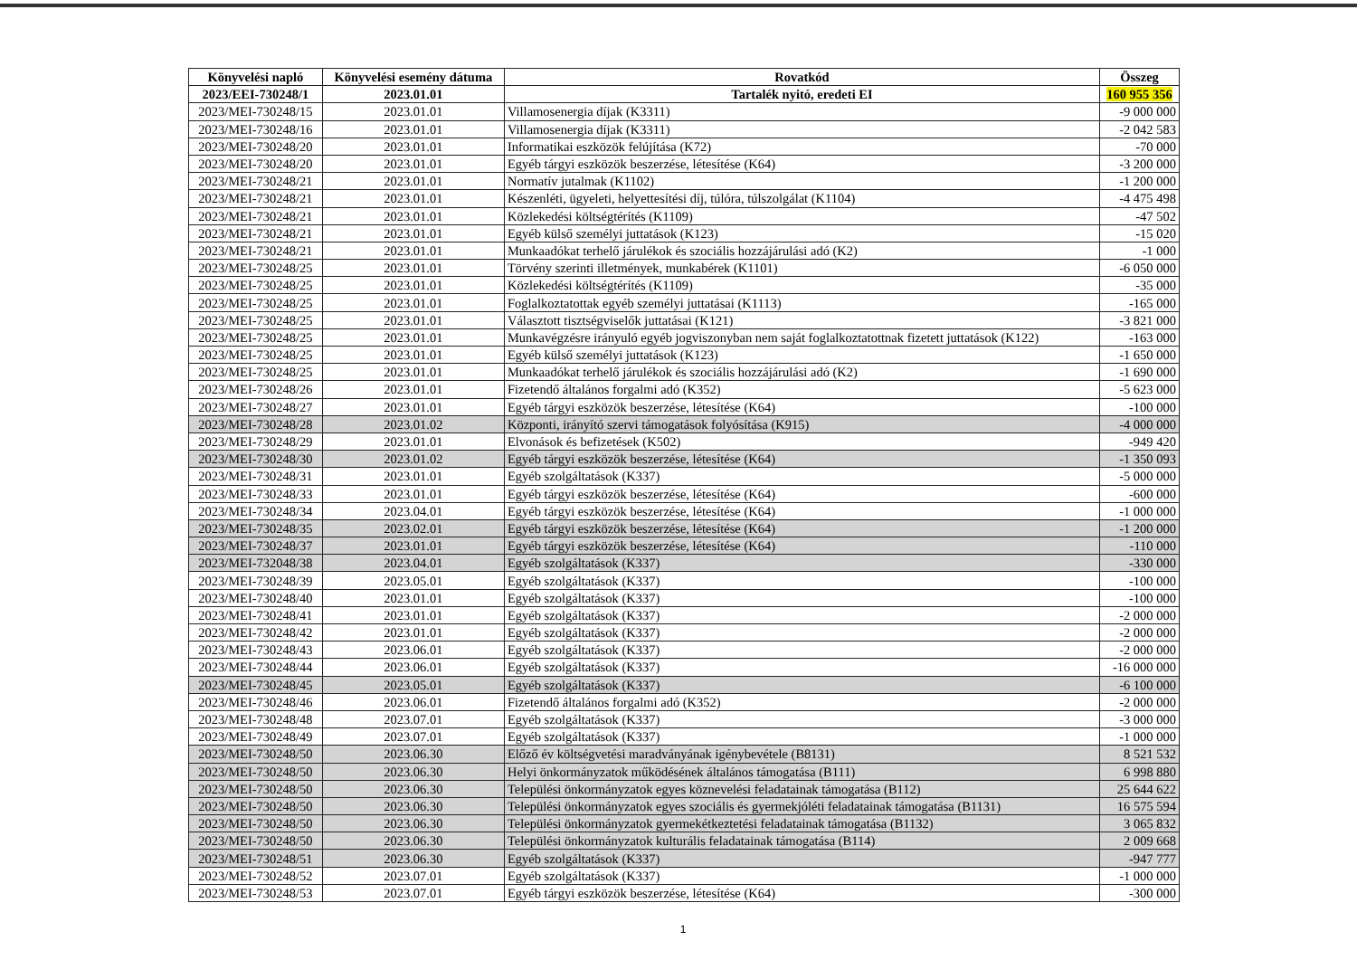| Könyvelési napló | Könyvelési esemény dátuma | Rovatkód | Összeg |
| --- | --- | --- | --- |
| 2023/EEI-730248/1 | 2023.01.01 | Tartalék nyitó, eredeti EI | 160 955 356 |
| 2023/MEI-730248/15 | 2023.01.01 | Villamosenergia díjak (K3311) | -9 000 000 |
| 2023/MEI-730248/16 | 2023.01.01 | Villamosenergia díjak (K3311) | -2 042 583 |
| 2023/MEI-730248/20 | 2023.01.01 | Informatikai eszközök felújítása (K72) | -70 000 |
| 2023/MEI-730248/20 | 2023.01.01 | Egyéb tárgyi eszközök beszerzése, létesítése (K64) | -3 200 000 |
| 2023/MEI-730248/21 | 2023.01.01 | Normatív jutalmak (K1102) | -1 200 000 |
| 2023/MEI-730248/21 | 2023.01.01 | Készenléti, ügyeleti, helyettesítési díj, túlóra, túlszolgálat (K1104) | -4 475 498 |
| 2023/MEI-730248/21 | 2023.01.01 | Közlekedési költségtérítés (K1109) | -47 502 |
| 2023/MEI-730248/21 | 2023.01.01 | Egyéb külső személyi juttatások (K123) | -15 020 |
| 2023/MEI-730248/21 | 2023.01.01 | Munkaadókat terhelő járulékok és szociális hozzájárulási adó (K2) | -1 000 |
| 2023/MEI-730248/25 | 2023.01.01 | Törvény szerinti illetmények, munkabérek (K1101) | -6 050 000 |
| 2023/MEI-730248/25 | 2023.01.01 | Közlekedési költségtérítés (K1109) | -35 000 |
| 2023/MEI-730248/25 | 2023.01.01 | Foglalkoztatottak egyéb személyi juttatásai (K1113) | -165 000 |
| 2023/MEI-730248/25 | 2023.01.01 | Választott tisztségviselők juttatásai (K121) | -3 821 000 |
| 2023/MEI-730248/25 | 2023.01.01 | Munkavégzésre irányuló egyéb jogviszonyban nem saját foglalkoztatottnak fizetett juttatások (K122) | -163 000 |
| 2023/MEI-730248/25 | 2023.01.01 | Egyéb külső személyi juttatások (K123) | -1 650 000 |
| 2023/MEI-730248/25 | 2023.01.01 | Munkaadókat terhelő járulékok és szociális hozzájárulási adó (K2) | -1 690 000 |
| 2023/MEI-730248/26 | 2023.01.01 | Fizetendő általános forgalmi adó (K352) | -5 623 000 |
| 2023/MEI-730248/27 | 2023.01.01 | Egyéb tárgyi eszközök beszerzése, létesítése (K64) | -100 000 |
| 2023/MEI-730248/28 | 2023.01.02 | Központi, irányító szervi támogatások folyósítása (K915) | -4 000 000 |
| 2023/MEI-730248/29 | 2023.01.01 | Elvonások és befizetések (K502) | -949 420 |
| 2023/MEI-730248/30 | 2023.01.02 | Egyéb tárgyi eszközök beszerzése, létesítése (K64) | -1 350 093 |
| 2023/MEI-730248/31 | 2023.01.01 | Egyéb szolgáltatások (K337) | -5 000 000 |
| 2023/MEI-730248/33 | 2023.01.01 | Egyéb tárgyi eszközök beszerzése, létesítése (K64) | -600 000 |
| 2023/MEI-730248/34 | 2023.04.01 | Egyéb tárgyi eszközök beszerzése, létesítése (K64) | -1 000 000 |
| 2023/MEI-730248/35 | 2023.02.01 | Egyéb tárgyi eszközök beszerzése, létesítése (K64) | -1 200 000 |
| 2023/MEI-730248/37 | 2023.01.01 | Egyéb tárgyi eszközök beszerzése, létesítése (K64) | -110 000 |
| 2023/MEI-732048/38 | 2023.04.01 | Egyéb szolgáltatások (K337) | -330 000 |
| 2023/MEI-730248/39 | 2023.05.01 | Egyéb szolgáltatások (K337) | -100 000 |
| 2023/MEI-730248/40 | 2023.01.01 | Egyéb szolgáltatások (K337) | -100 000 |
| 2023/MEI-730248/41 | 2023.01.01 | Egyéb szolgáltatások (K337) | -2 000 000 |
| 2023/MEI-730248/42 | 2023.01.01 | Egyéb szolgáltatások (K337) | -2 000 000 |
| 2023/MEI-730248/43 | 2023.06.01 | Egyéb szolgáltatások (K337) | -2 000 000 |
| 2023/MEI-730248/44 | 2023.06.01 | Egyéb szolgáltatások (K337) | -16 000 000 |
| 2023/MEI-730248/45 | 2023.05.01 | Egyéb szolgáltatások (K337) | -6 100 000 |
| 2023/MEI-730248/46 | 2023.06.01 | Fizetendő általános forgalmi adó (K352) | -2 000 000 |
| 2023/MEI-730248/48 | 2023.07.01 | Egyéb szolgáltatások (K337) | -3 000 000 |
| 2023/MEI-730248/49 | 2023.07.01 | Egyéb szolgáltatások (K337) | -1 000 000 |
| 2023/MEI-730248/50 | 2023.06.30 | Előző év költségvetési maradványának igénybevétele (B8131) | 8 521 532 |
| 2023/MEI-730248/50 | 2023.06.30 | Helyi önkormányzatok működésének általános támogatása (B111) | 6 998 880 |
| 2023/MEI-730248/50 | 2023.06.30 | Települési önkormányzatok egyes köznevelési feladatainak támogatása (B112) | 25 644 622 |
| 2023/MEI-730248/50 | 2023.06.30 | Települési önkormányzatok egyes szociális és gyermekjóléti feladatainak támogatása (B1131) | 16 575 594 |
| 2023/MEI-730248/50 | 2023.06.30 | Települési önkormányzatok gyermekétkeztetési feladatainak támogatása (B1132) | 3 065 832 |
| 2023/MEI-730248/50 | 2023.06.30 | Települési önkormányzatok kulturális feladatainak támogatása (B114) | 2 009 668 |
| 2023/MEI-730248/51 | 2023.06.30 | Egyéb szolgáltatások (K337) | -947 777 |
| 2023/MEI-730248/52 | 2023.07.01 | Egyéb szolgáltatások (K337) | -1 000 000 |
| 2023/MEI-730248/53 | 2023.07.01 | Egyéb tárgyi eszközök beszerzése, létesítése (K64) | -300 000 |
1